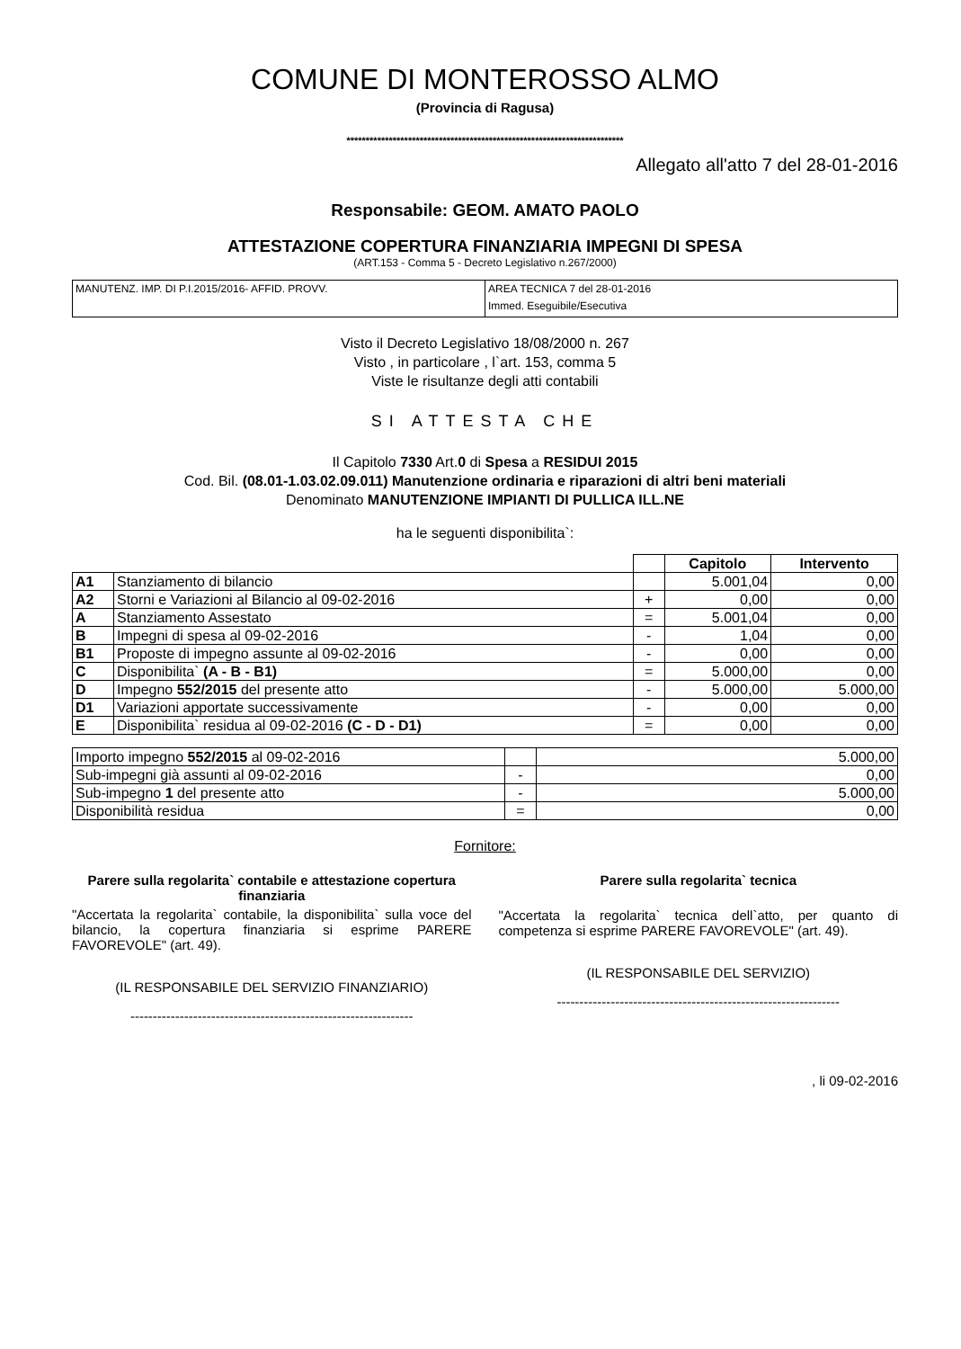COMUNE DI MONTEROSSO ALMO
(Provincia di Ragusa)
************************************************************************
Allegato all'atto 7 del 28-01-2016
Responsabile: GEOM. AMATO PAOLO
ATTESTAZIONE COPERTURA FINANZIARIA IMPEGNI DI SPESA
(ART.153 - Comma 5 - Decreto Legislativo n.267/2000)
| MANUTENZ. IMP. DI P.I.2015/2016- AFFID. PROVV. | AREA TECNICA 7 del 28-01-2016 Immed. Eseguibile/Esecutiva |
Visto il Decreto Legislativo 18/08/2000 n. 267
Visto , in particolare , l`art. 153, comma 5
Viste le risultanze degli atti contabili
SI ATTESTA CHE
Il Capitolo 7330 Art.0 di Spesa a RESIDUI 2015
Cod. Bil. (08.01-1.03.02.09.011) Manutenzione ordinaria e riparazioni di altri beni materiali
Denominato MANUTENZIONE IMPIANTI DI PULLICA ILL.NE
ha le seguenti disponibilita`:
| | | | Capitolo | Intervento |
| --- | --- | --- | --- | --- |
| A1 | Stanziamento di bilancio | | 5.001,04 | 0,00 |
| A2 | Storni e Variazioni al Bilancio al 09-02-2016 | + | 0,00 | 0,00 |
| A | Stanziamento Assestato | = | 5.001,04 | 0,00 |
| B | Impegni di spesa al 09-02-2016 | - | 1,04 | 0,00 |
| B1 | Proposte di impegno assunte al 09-02-2016 | - | 0,00 | 0,00 |
| C | Disponibilita` (A - B - B1) | = | 5.000,00 | 0,00 |
| D | Impegno 552/2015 del presente atto | - | 5.000,00 | 5.000,00 |
| D1 | Variazioni apportate successivamente | - | 0,00 | 0,00 |
| E | Disponibilita` residua al 09-02-2016 (C - D - D1) | = | 0,00 | 0,00 |
| Importo impegno 552/2015 al 09-02-2016 | | 5.000,00 |
| Sub-impegni già assunti al 09-02-2016 | - | 0,00 |
| Sub-impegno 1 del presente atto | - | 5.000,00 |
| Disponibilità residua | = | 0,00 |
Fornitore:
Parere sulla regolarita` contabile e attestazione copertura finanziaria
"Accertata la regolarita` contabile, la disponibilita` sulla voce del bilancio, la copertura finanziaria si esprime PARERE FAVOREVOLE" (art. 49).
(IL RESPONSABILE DEL SERVIZIO FINANZIARIO)
---------------------------------------------------------------
Parere sulla regolarita` tecnica
"Accertata la regolarita` tecnica dell`atto, per quanto di competenza si esprime PARERE FAVOREVOLE" (art. 49).
(IL RESPONSABILE DEL SERVIZIO)
---------------------------------------------------------------
, li 09-02-2016